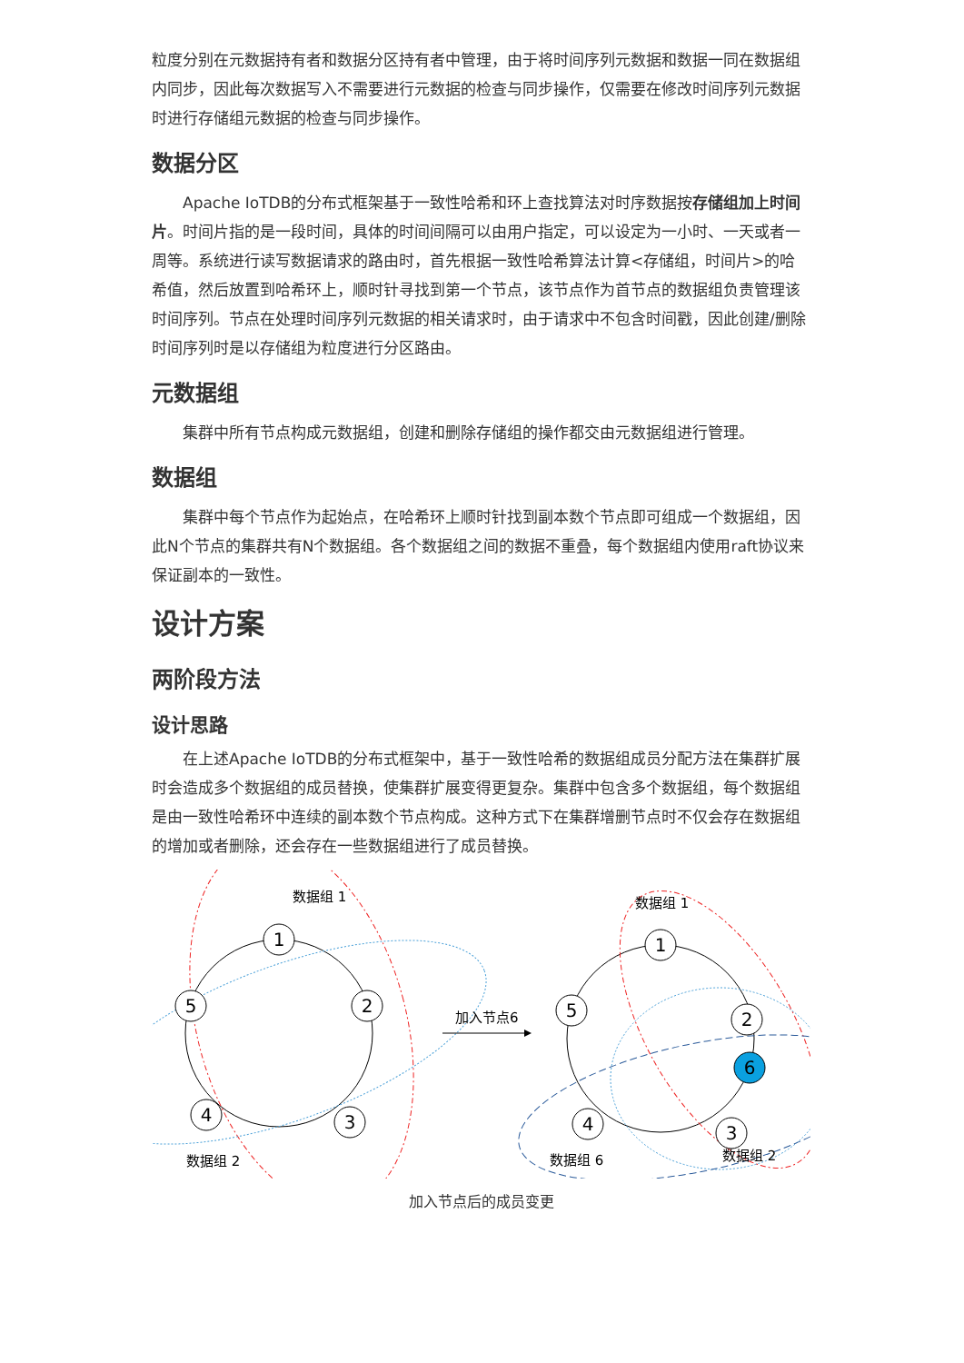粒度分别在元数据持有者和数据分区持有者中管理，由于将时间序列元数据和数据一同在数据组内同步，因此每次数据写入不需要进行元数据的检查与同步操作，仅需要在修改时间序列元数据时进行存储组元数据的检查与同步操作。
数据分区
Apache IoTDB的分布式框架基于一致性哈希和环上查找算法对时序数据按存储组加上时间片。时间片指的是一段时间，具体的时间间隔可以由用户指定，可以设定为一小时、一天或者一周等。系统进行读写数据请求的路由时，首先根据一致性哈希算法计算<存储组，时间片>的哈希值，然后放置到哈希环上，顺时针寻找到第一个节点，该节点作为首节点的数据组负责管理该时间序列。节点在处理时间序列元数据的相关请求时，由于请求中不包含时间戳，因此创建/删除时间序列时是以存储组为粒度进行分区路由。
元数据组
集群中所有节点构成元数据组，创建和删除存储组的操作都交由元数据组进行管理。
数据组
集群中每个节点作为起始点，在哈希环上顺时针找到副本数个节点即可组成一个数据组，因此N个节点的集群共有N个数据组。各个数据组之间的数据不重叠，每个数据组内使用raft协议来保证副本的一致性。
设计方案
两阶段方法
设计思路
在上述Apache IoTDB的分布式框架中，基于一致性哈希的数据组成员分配方法在集群扩展时会造成多个数据组的成员替换，使集群扩展变得更复杂。集群中包含多个数据组，每个数据组是由一致性哈希环中连续的副本数个节点构成。这种方式下在集群增删节点时不仅会存在数据组的增加或者删除，还会存在一些数据组进行了成员替换。
1
5
2
4
3
1
5
2
6
3
4
数据组 1
数据组 2
数据组 1
数据组 6
数据组 2
加入节点6
加入节点后的成员变更